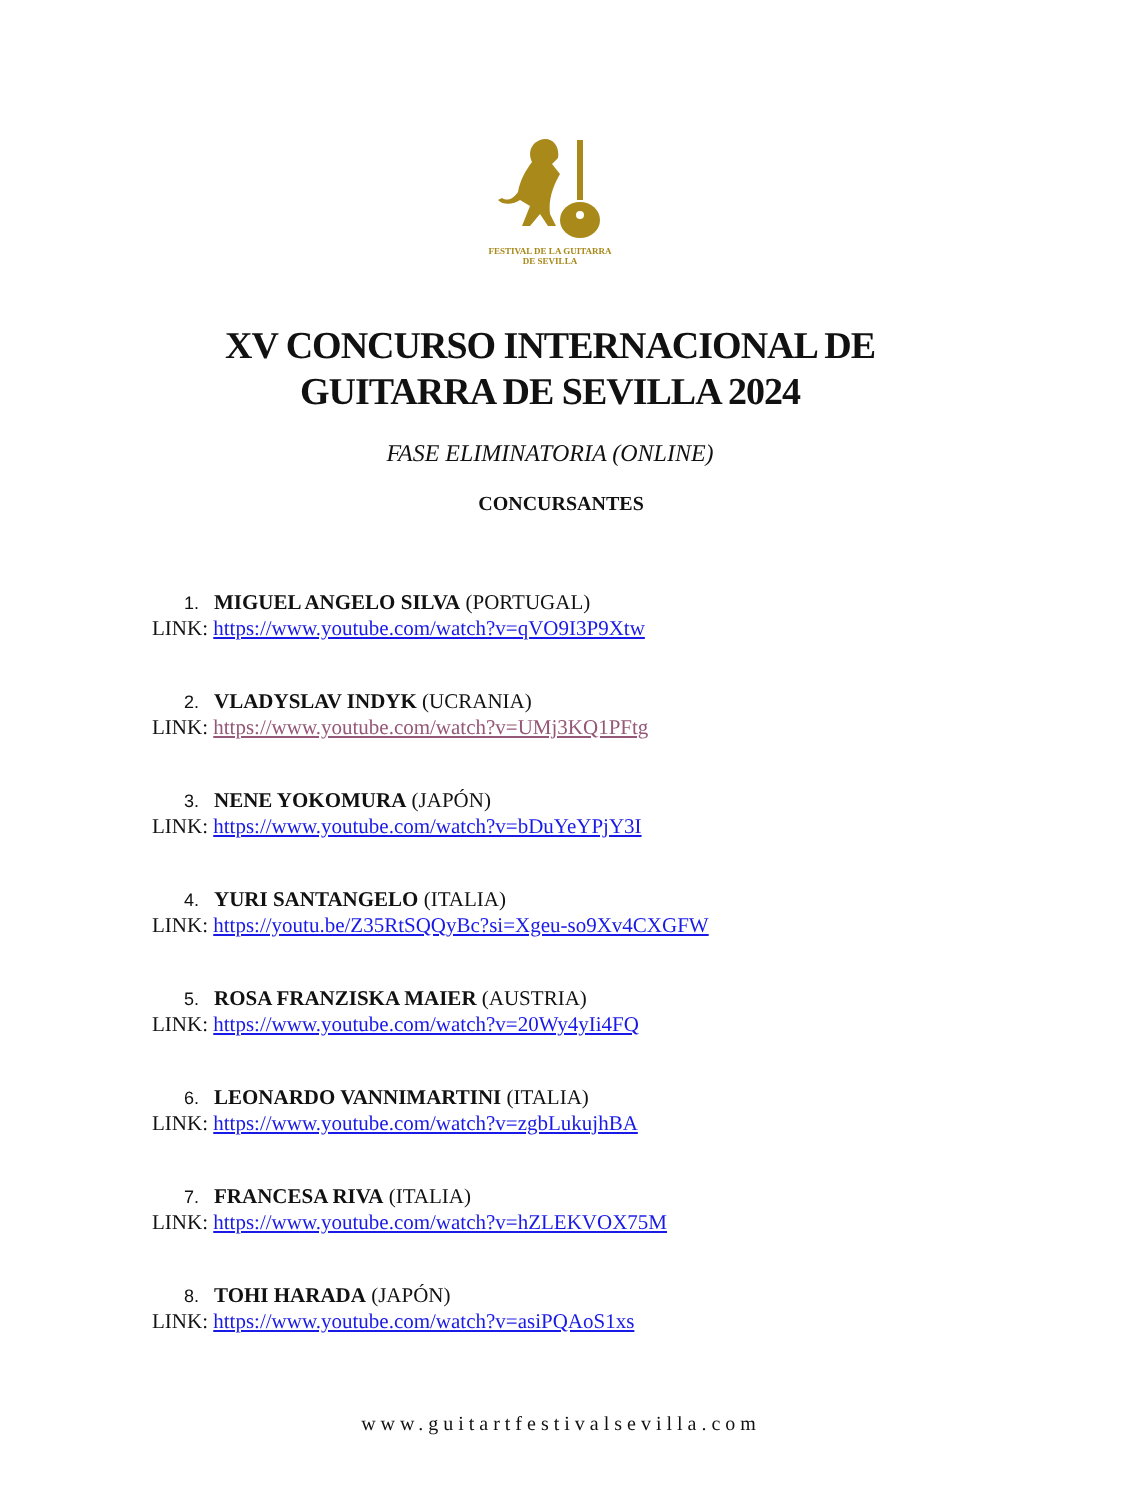FESTIVAL DE LA GUITARRA
DE SEVILLA
XV CONCURSO INTERNACIONAL DE
GUITARRA DE SEVILLA 2024
FASE ELIMINATORIA (ONLINE)
CONCURSANTES
1. MIGUEL ANGELO SILVA (PORTUGAL)
LINK: https://www.youtube.com/watch?v=qVO9I3P9Xtw
2. VLADYSLAV INDYK (UCRANIA)
LINK: https://www.youtube.com/watch?v=UMj3KQ1PFtg
3. NENE YOKOMURA (JAPÓN)
LINK: https://www.youtube.com/watch?v=bDuYeYPjY3I
4. YURI SANTANGELO (ITALIA)
LINK: https://youtu.be/Z35RtSQQyBc?si=Xgeu-so9Xv4CXGFW
5. ROSA FRANZISKA MAIER (AUSTRIA)
LINK: https://www.youtube.com/watch?v=20Wy4yIi4FQ
6. LEONARDO VANNIMARTINI (ITALIA)
LINK: https://www.youtube.com/watch?v=zgbLukujhBA
7. FRANCESA RIVA (ITALIA)
LINK: https://www.youtube.com/watch?v=hZLEKVOX75M
8. TOHI HARADA (JAPÓN)
LINK: https://www.youtube.com/watch?v=asiPQAoS1xs
www.guitartfestivalsevilla.com